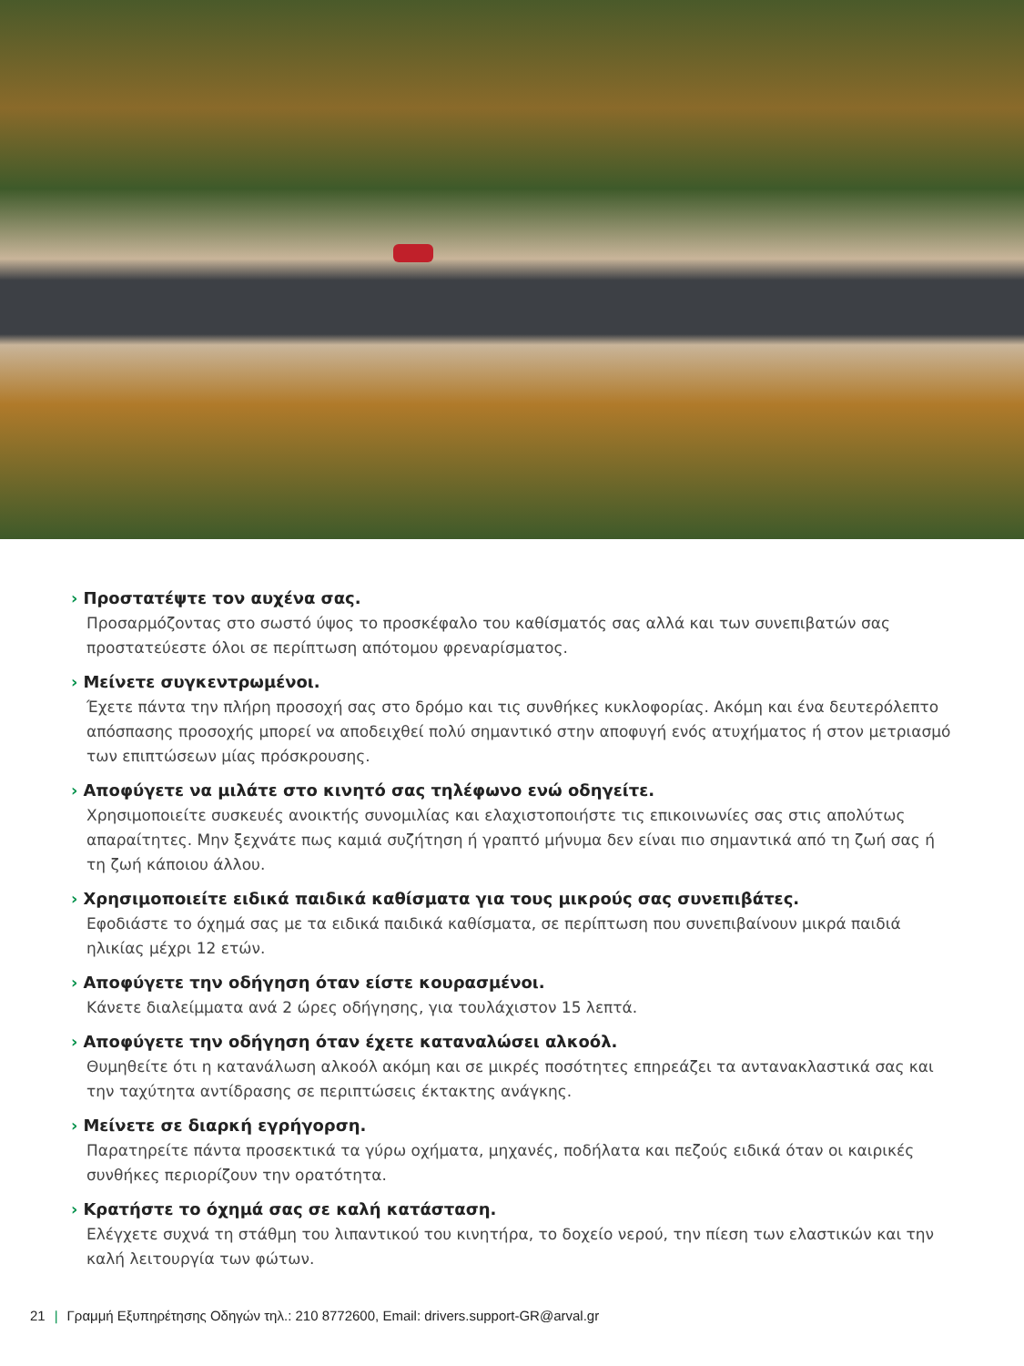› Προστατέψτε τον αυχένα σας.
Προσαρμόζοντας στο σωστό ύψος το προσκέφαλο του καθίσματός σας αλλά και των συνεπιβατών σας προστατεύεστε όλοι σε περίπτωση απότομου φρεναρίσματος.
› Μείνετε συγκεντρωμένοι.
Έχετε πάντα την πλήρη προσοχή σας στο δρόμο και τις συνθήκες κυκλοφορίας. Ακόμη και ένα δευτερόλεπτο απόσπασης προσοχής μπορεί να αποδειχθεί πολύ σημαντικό στην αποφυγή ενός ατυχήματος ή στον μετριασμό των επιπτώσεων μίας πρόσκρουσης.
› Αποφύγετε να μιλάτε στο κινητό σας τηλέφωνο ενώ οδηγείτε.
Χρησιμοποιείτε συσκευές ανοικτής συνομιλίας και ελαχιστοποιήστε τις επικοινωνίες σας στις απολύτως απαραίτητες. Μην ξεχνάτε πως καμιά συζήτηση ή γραπτό μήνυμα δεν είναι πιο σημαντικά από τη ζωή σας ή τη ζωή κάποιου άλλου.
› Χρησιμοποιείτε ειδικά παιδικά καθίσματα για τους μικρούς σας συνεπιβάτες.
Εφοδιάστε το όχημά σας με τα ειδικά παιδικά καθίσματα, σε περίπτωση που συνεπιβαίνουν μικρά παιδιά ηλικίας μέχρι 12 ετών.
› Αποφύγετε την οδήγηση όταν είστε κουρασμένοι.
Κάνετε διαλείμματα ανά 2 ώρες οδήγησης, για τουλάχιστον 15 λεπτά.
› Αποφύγετε την οδήγηση όταν έχετε καταναλώσει αλκοόλ.
Θυμηθείτε ότι η κατανάλωση αλκοόλ ακόμη και σε μικρές ποσότητες επηρεάζει τα αντανακλαστικά σας και την ταχύτητα αντίδρασης σε περιπτώσεις έκτακτης ανάγκης.
› Μείνετε σε διαρκή εγρήγορση.
Παρατηρείτε πάντα προσεκτικά τα γύρω οχήματα, μηχανές, ποδήλατα και πεζούς ειδικά όταν οι καιρικές συνθήκες περιορίζουν την ορατότητα.
› Κρατήστε το όχημά σας σε καλή κατάσταση.
Ελέγχετε συχνά τη στάθμη του λιπαντικού του κινητήρα, το δοχείο νερού, την πίεση των ελαστικών και την καλή λειτουργία των φώτων.
21 | Γραμμή Εξυπηρέτησης Οδηγών τηλ.: 210 8772600, Email: drivers.support-GR@arval.gr